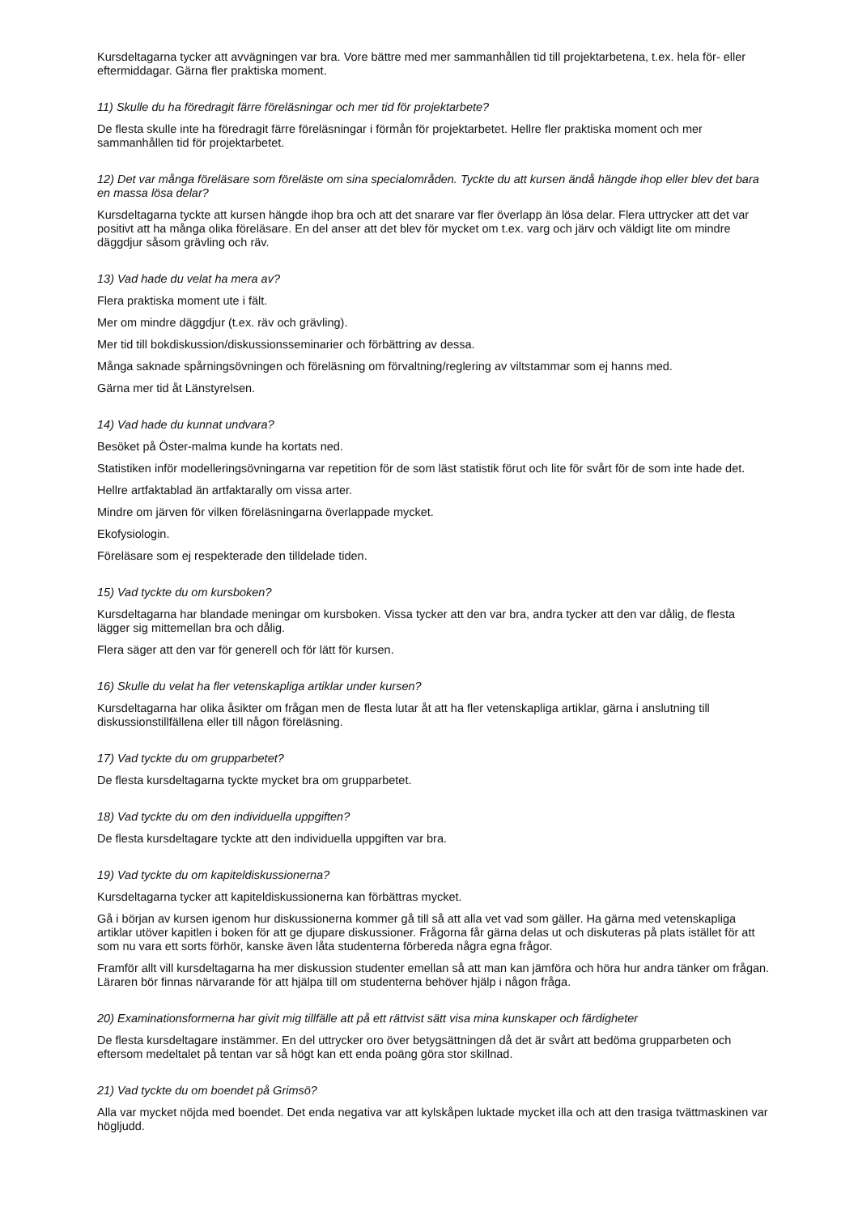Kursdeltagarna tycker att avvägningen var bra. Vore bättre med mer sammanhållen tid till projektarbetena, t.ex. hela för- eller eftermiddagar. Gärna fler praktiska moment.
11) Skulle du ha föredragit färre föreläsningar och mer tid för projektarbete?
De flesta skulle inte ha föredragit färre föreläsningar i förmån för projektarbetet. Hellre fler praktiska moment och mer sammanhållen tid för projektarbetet.
12) Det var många föreläsare som föreläste om sina specialområden. Tyckte du att kursen ändå hängde ihop eller blev det bara en massa lösa delar?
Kursdeltagarna tyckte att kursen hängde ihop bra och att det snarare var fler överlapp än lösa delar. Flera uttrycker att det var positivt att ha många olika föreläsare. En del anser att det blev för mycket om t.ex. varg och järv och väldigt lite om mindre däggdjur såsom grävling och räv.
13) Vad hade du velat ha mera av?
Flera praktiska moment ute i fält.
Mer om mindre däggdjur (t.ex. räv och grävling).
Mer tid till bokdiskussion/diskussionsseminarier och förbättring av dessa.
Många saknade spårningsövningen och föreläsning om förvaltning/reglering av viltstammar som ej hanns med.
Gärna mer tid åt Länstyrelsen.
14) Vad hade du kunnat undvara?
Besöket på Öster-malma kunde ha kortats ned.
Statistiken inför modelleringsövningarna var repetition för de som läst statistik förut och lite för svårt för de som inte hade det.
Hellre artfaktablad än artfaktarally om vissa arter.
Mindre om järven för vilken föreläsningarna överlappade mycket.
Ekofysiologin.
Föreläsare som ej respekterade den tilldelade tiden.
15) Vad tyckte du om kursboken?
Kursdeltagarna har blandade meningar om kursboken. Vissa tycker att den var bra, andra tycker att den var dålig, de flesta lägger sig mittemellan bra och dålig.
Flera säger att den var för generell och för lätt för kursen.
16) Skulle du velat ha fler vetenskapliga artiklar under kursen?
Kursdeltagarna har olika åsikter om frågan men de flesta lutar åt att ha fler vetenskapliga artiklar, gärna i anslutning till diskussionstillfällena eller till någon föreläsning.
17) Vad tyckte du om grupparbetet?
De flesta kursdeltagarna tyckte mycket bra om grupparbetet.
18) Vad tyckte du om den individuella uppgiften?
De flesta kursdeltagare tyckte att den individuella uppgiften var bra.
19) Vad tyckte du om kapiteldiskussionerna?
Kursdeltagarna tycker att kapiteldiskussionerna kan förbättras mycket.
Gå i början av kursen igenom hur diskussionerna kommer gå till så att alla vet vad som gäller. Ha gärna med vetenskapliga artiklar utöver kapitlen i boken för att ge djupare diskussioner. Frågorna får gärna delas ut och diskuteras på plats istället för att som nu vara ett sorts förhör, kanske även låta studenterna förbereda några egna frågor.
Framför allt vill kursdeltagarna ha mer diskussion studenter emellan så att man kan jämföra och höra hur andra tänker om frågan. Läraren bör finnas närvarande för att hjälpa till om studenterna behöver hjälp i någon fråga.
20) Examinationsformerna har givit mig tillfälle att på ett rättvist sätt visa mina kunskaper och färdigheter
De flesta kursdeltagare instämmer. En del uttrycker oro över betygsättningen då det är svårt att bedöma grupparbeten och eftersom medeltalet på tentan var så högt kan ett enda poäng göra stor skillnad.
21) Vad tyckte du om boendet på Grimsö?
Alla var mycket nöjda med boendet. Det enda negativa var att kylskåpen luktade mycket illa och att den trasiga tvättmaskinen var högljudd.